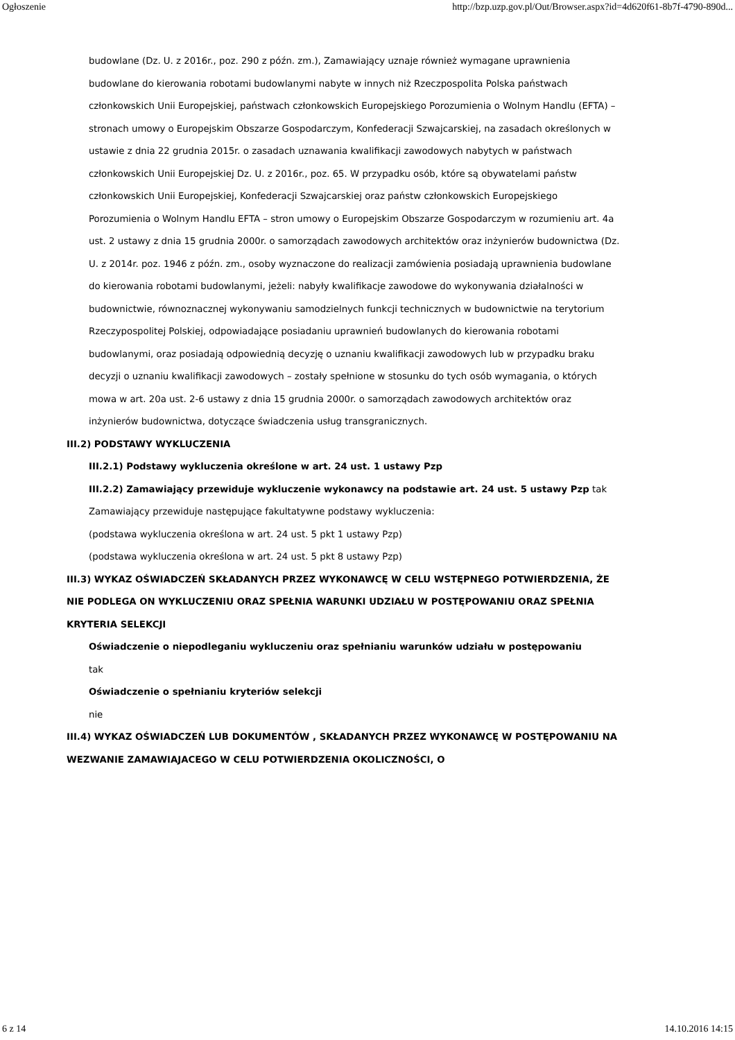Ogłoszenie http://bzp.uzp.gov.pl/Out/Browser.aspx?id=4d620f61-8b7f-4790-890d...
budowlane (Dz. U. z 2016r., poz. 290 z późn. zm.), Zamawiający uznaje również wymagane uprawnienia budowlane do kierowania robotami budowlanymi nabyte w innych niż Rzeczpospolita Polska państwach członkowskich Unii Europejskiej, państwach członkowskich Europejskiego Porozumienia o Wolnym Handlu (EFTA) – stronach umowy o Europejskim Obszarze Gospodarczym, Konfederacji Szwajcarskiej, na zasadach określonych w ustawie z dnia 22 grudnia 2015r. o zasadach uznawania kwalifikacji zawodowych nabytych w państwach członkowskich Unii Europejskiej Dz. U. z 2016r., poz. 65. W przypadku osób, które są obywatelami państw członkowskich Unii Europejskiej, Konfederacji Szwajcarskiej oraz państw członkowskich Europejskiego Porozumienia o Wolnym Handlu EFTA – stron umowy o Europejskim Obszarze Gospodarczym w rozumieniu art. 4a ust. 2 ustawy z dnia 15 grudnia 2000r. o samorządach zawodowych architektów oraz inżynierów budownictwa (Dz. U. z 2014r. poz. 1946 z późn. zm., osoby wyznaczone do realizacji zamówienia posiadają uprawnienia budowlane do kierowania robotami budowlanymi, jeżeli: nabyły kwalifikacje zawodowe do wykonywania działalności w budownictwie, równoznacznej wykonywaniu samodzielnych funkcji technicznych w budownictwie na terytorium Rzeczypospolitej Polskiej, odpowiadające posiadaniu uprawnień budowlanych do kierowania robotami budowlanymi, oraz posiadają odpowiednią decyzję o uznaniu kwalifikacji zawodowych lub w przypadku braku decyzji o uznaniu kwalifikacji zawodowych – zostały spełnione w stosunku do tych osób wymagania, o których mowa w art. 20a ust. 2-6 ustawy z dnia 15 grudnia 2000r. o samorządach zawodowych architektów oraz inżynierów budownictwa, dotyczące świadczenia usług transgranicznych.
III.2) PODSTAWY WYKLUCZENIA
III.2.1) Podstawy wykluczenia określone w art. 24 ust. 1 ustawy Pzp
III.2.2) Zamawiający przewiduje wykluczenie wykonawcy na podstawie art. 24 ust. 5 ustawy Pzp tak
Zamawiający przewiduje następujące fakultatywne podstawy wykluczenia:
(podstawa wykluczenia określona w art. 24 ust. 5 pkt 1 ustawy Pzp)
(podstawa wykluczenia określona w art. 24 ust. 5 pkt 8 ustawy Pzp)
III.3) WYKAZ OŚWIADCZEŃ SKŁADANYCH PRZEZ WYKONAWCĘ W CELU WSTĘPNEGO POTWIERDZENIA, ŻE NIE PODLEGA ON WYKLUCZENIU ORAZ SPEŁNIA WARUNKI UDZIAŁU W POSTĘPOWANIU ORAZ SPEŁNIA KRYTERIA SELEKCJI
Oświadczenie o niepodleganiu wykluczeniu oraz spełnianiu warunków udziału w postępowaniu
tak
Oświadczenie o spełnianiu kryteriów selekcji
nie
III.4) WYKAZ OŚWIADCZEŃ LUB DOKUMENTÓW , SKŁADANYCH PRZEZ WYKONAWCĘ W POSTĘPOWANIU NA WEZWANIE ZAMAWIAJACEGO W CELU POTWIERDZENIA OKOLICZNOŚCI, O
6 z 14 14.10.2016 14:15